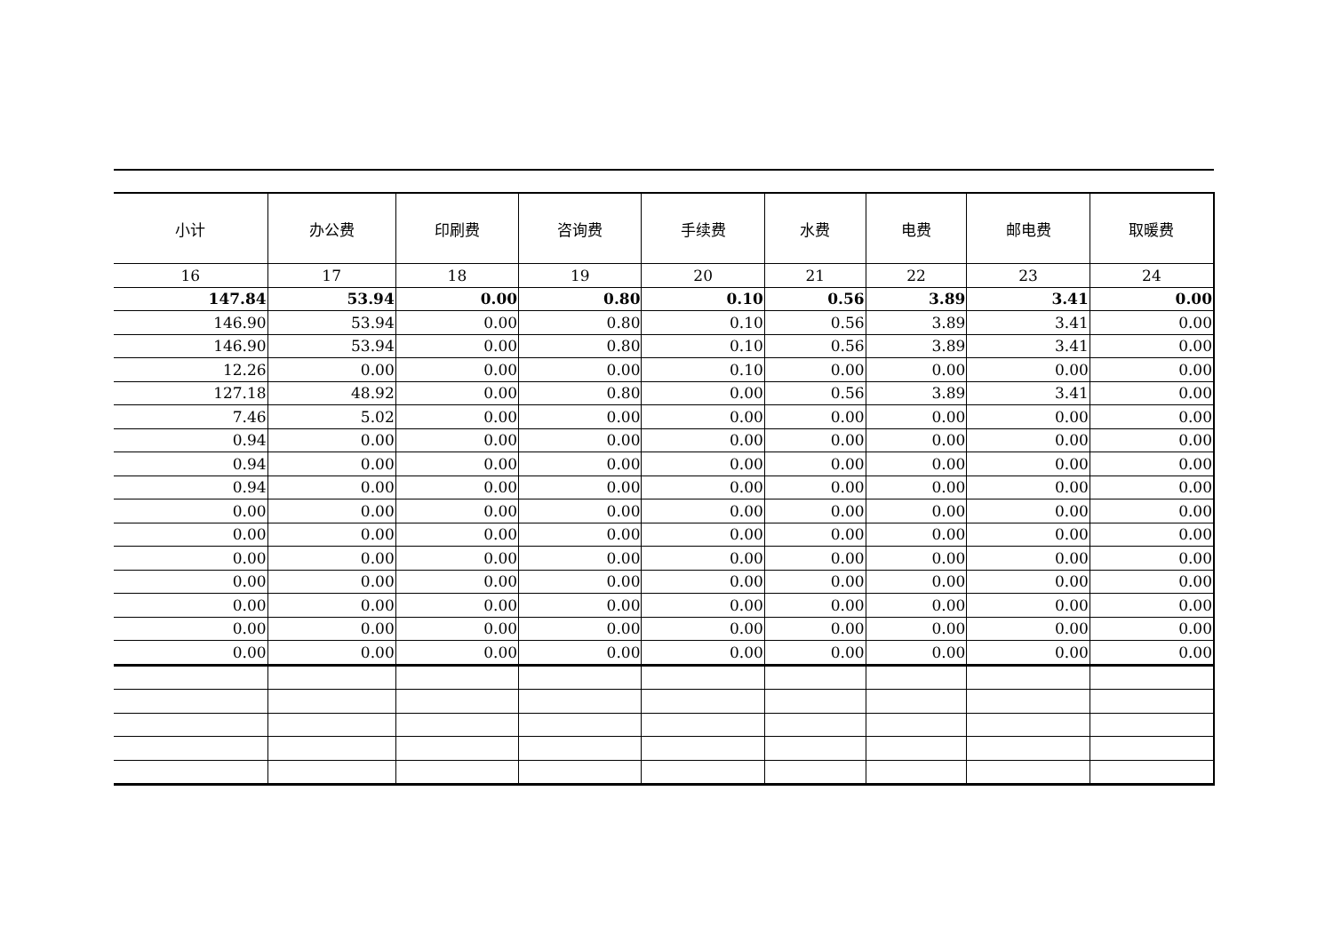| 小计 | 办公费 | 印刷费 | 咨询费 | 手续费 | 水费 | 电费 | 邮电费 | 取暖费 |
| --- | --- | --- | --- | --- | --- | --- | --- | --- |
| 16 | 17 | 18 | 19 | 20 | 21 | 22 | 23 | 24 |
| 147.84 | 53.94 | 0.00 | 0.80 | 0.10 | 0.56 | 3.89 | 3.41 | 0.00 |
| 146.90 | 53.94 | 0.00 | 0.80 | 0.10 | 0.56 | 3.89 | 3.41 | 0.00 |
| 146.90 | 53.94 | 0.00 | 0.80 | 0.10 | 0.56 | 3.89 | 3.41 | 0.00 |
| 12.26 | 0.00 | 0.00 | 0.00 | 0.10 | 0.00 | 0.00 | 0.00 | 0.00 |
| 127.18 | 48.92 | 0.00 | 0.80 | 0.00 | 0.56 | 3.89 | 3.41 | 0.00 |
| 7.46 | 5.02 | 0.00 | 0.00 | 0.00 | 0.00 | 0.00 | 0.00 | 0.00 |
| 0.94 | 0.00 | 0.00 | 0.00 | 0.00 | 0.00 | 0.00 | 0.00 | 0.00 |
| 0.94 | 0.00 | 0.00 | 0.00 | 0.00 | 0.00 | 0.00 | 0.00 | 0.00 |
| 0.94 | 0.00 | 0.00 | 0.00 | 0.00 | 0.00 | 0.00 | 0.00 | 0.00 |
| 0.00 | 0.00 | 0.00 | 0.00 | 0.00 | 0.00 | 0.00 | 0.00 | 0.00 |
| 0.00 | 0.00 | 0.00 | 0.00 | 0.00 | 0.00 | 0.00 | 0.00 | 0.00 |
| 0.00 | 0.00 | 0.00 | 0.00 | 0.00 | 0.00 | 0.00 | 0.00 | 0.00 |
| 0.00 | 0.00 | 0.00 | 0.00 | 0.00 | 0.00 | 0.00 | 0.00 | 0.00 |
| 0.00 | 0.00 | 0.00 | 0.00 | 0.00 | 0.00 | 0.00 | 0.00 | 0.00 |
| 0.00 | 0.00 | 0.00 | 0.00 | 0.00 | 0.00 | 0.00 | 0.00 | 0.00 |
| 0.00 | 0.00 | 0.00 | 0.00 | 0.00 | 0.00 | 0.00 | 0.00 | 0.00 |